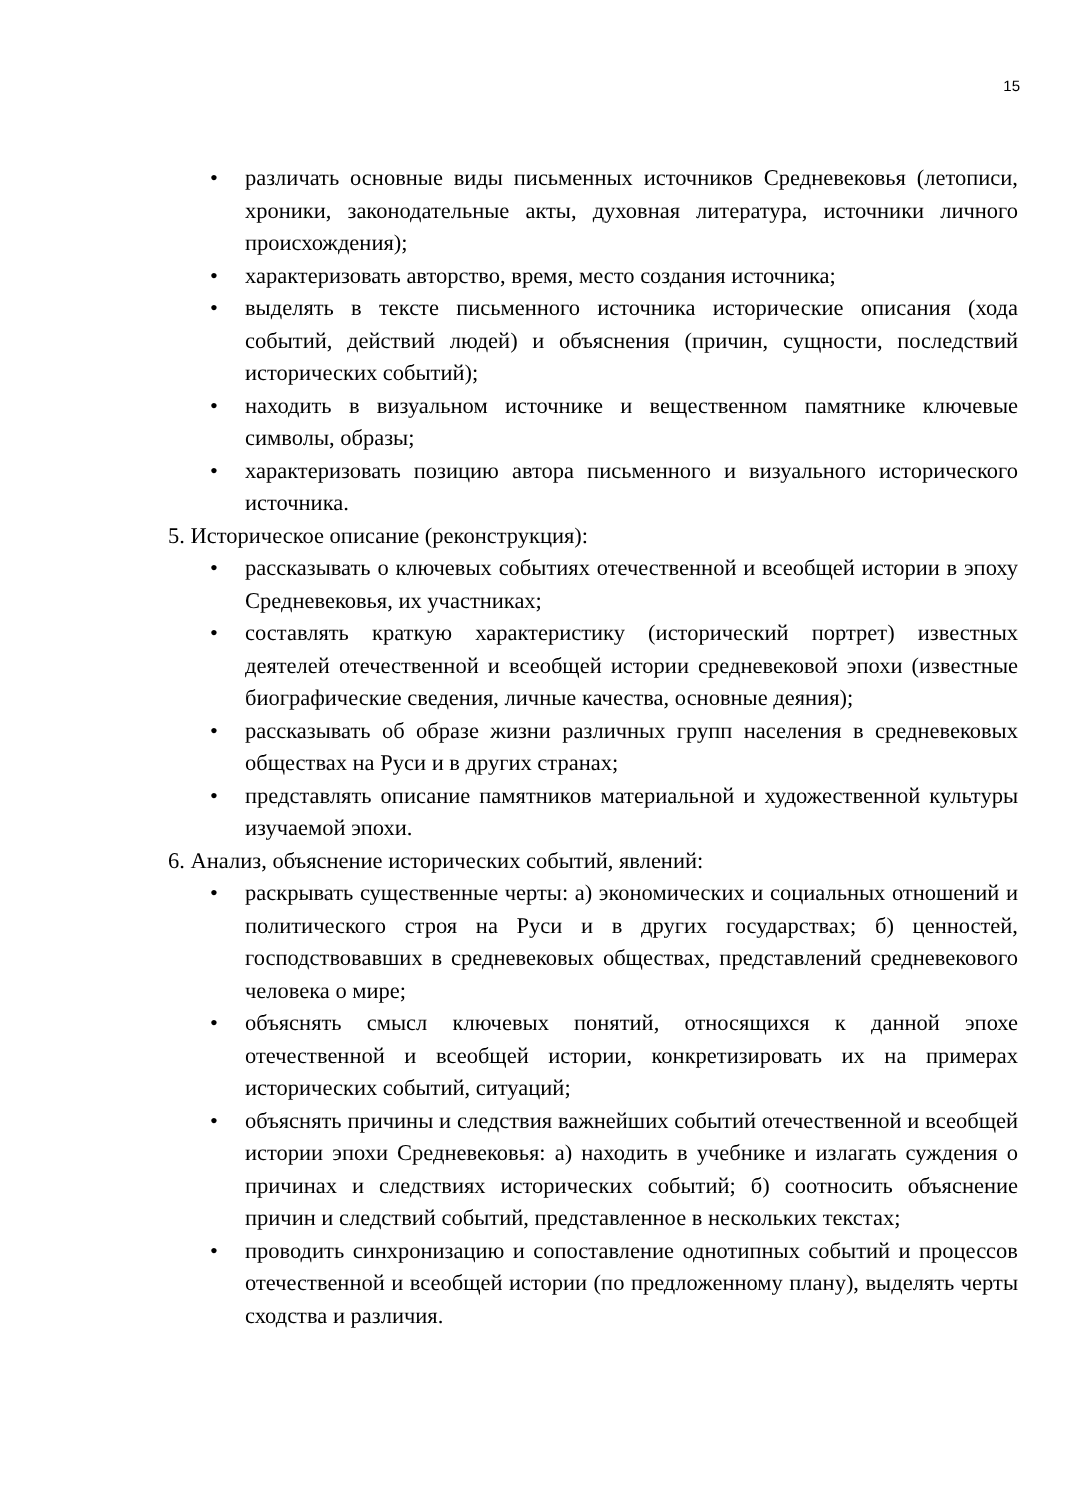15
• различать основные виды письменных источников Средневековья (летописи, хроники, законодательные акты, духовная литература, источники личного происхождения);
• характеризовать авторство, время, место создания источника;
• выделять в тексте письменного источника исторические описания (хода событий, действий людей) и объяснения (причин, сущности, последствий исторических событий);
• находить в визуальном источнике и вещественном памятнике ключевые символы, образы;
• характеризовать позицию автора письменного и визуального исторического источника.
5. Историческое описание (реконструкция):
• рассказывать о ключевых событиях отечественной и всеобщей истории в эпоху Средневековья, их участниках;
• составлять краткую характеристику (исторический портрет) известных деятелей отечественной и всеобщей истории средневековой эпохи (известные биографические сведения, личные качества, основные деяния);
• рассказывать об образе жизни различных групп населения в средневековых обществах на Руси и в других странах;
• представлять описание памятников материальной и художественной культуры изучаемой эпохи.
6. Анализ, объяснение исторических событий, явлений:
• раскрывать существенные черты: а) экономических и социальных отношений и политического строя на Руси и в других государствах; б) ценностей, господствовавших в средневековых обществах, представлений средневекового человека о мире;
• объяснять смысл ключевых понятий, относящихся к данной эпохе отечественной и всеобщей истории, конкретизировать их на примерах исторических событий, ситуаций;
• объяснять причины и следствия важнейших событий отечественной и всеобщей истории эпохи Средневековья: а) находить в учебнике и излагать суждения о причинах и следствиях исторических событий; б) соотносить объяснение причин и следствий событий, представленное в нескольких текстах;
• проводить синхронизацию и сопоставление однотипных событий и процессов отечественной и всеобщей истории (по предложенному плану), выделять черты сходства и различия.